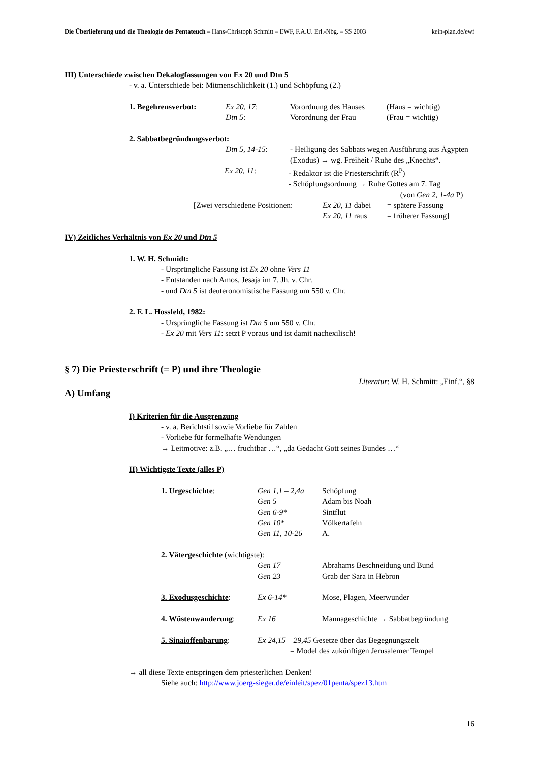Die Überlieferung und die Theologie des Pentateuch – Hans-Christoph Schmitt – EWF, F.A.U. Erl.-Nbg. – SS 2003 kein-plan.de/ewf
III) Unterschiede zwischen Dekalogfassungen von Ex 20 und Dtn 5
- v. a. Unterschiede bei: Mitmenschlichkeit (1.) und Schöpfung (2.)
1. Begehrensverbot: Ex 20, 17: Vorordnung des Hauses (Haus = wichtig)
Dtn 5: Vorordnung der Frau (Frau = wichtig)
2. Sabbatbegründungsverbot:
Dtn 5, 14-15: - Heiligung des Sabbats wegen Ausführung aus Ägypten (Exodus) → wg. Freiheit / Ruhe des „Knechts“.
Ex 20, 11: - Redaktor ist die Priesterschrift (R<sup>P</sup>)
- Schöpfungsordnung → Ruhe Gottes am 7. Tag
(von Gen 2, 1-4a P)
[Zwei verschiedene Positionen: Ex 20, 11 dabei = spätere Fassung
Ex 20, 11 raus = früherer Fassung]
IV) Zeitliches Verhältnis von Ex 20 und Dtn 5
1. W. H. Schmidt:
- Ursprüngliche Fassung ist Ex 20 ohne Vers 11
- Entstanden nach Amos, Jesaja im 7. Jh. v. Chr.
- und Dtn 5 ist deuteronomistische Fassung um 550 v. Chr.
2. F. L. Hossfeld, 1982:
- Ursprüngliche Fassung ist Dtn 5 um 550 v. Chr.
- Ex 20 mit Vers 11: setzt P voraus und ist damit nachexilisch!
§ 7) Die Priesterschrift (= P) und ihre Theologie
Literatur: W. H. Schmitt: „Einf.“, §8
A) Umfang
I) Kriterien für die Ausgrenzung
- v. a. Berichtstil sowie Vorliebe für Zahlen
- Vorliebe für formelhafte Wendungen
→ Leitmotive: z.B. „… fruchtbar …“, „da Gedacht Gott seines Bundes …“
II) Wichtigste Texte (alles P)
1. Urgeschichte: Gen 1,1 – 2,4a
Gen 5
Gen 6-9*
Gen 10*
Gen 11, 10-26 Schöpfung
Adam bis Noah
Sintflut
Völkertafeln
A.
2. Vätergeschichte (wichtigste):
Gen 17
Gen 23 Abrahams Beschneidung und Bund
Grab der Sara in Hebron
3. Exodusgeschichte: Ex 6-14* Mose, Plagen, Meerwunder
4. Wüstenwanderung: Ex 16 Mannageschichte → Sabbatbegründung
5. Sinaioffenbarung: Ex 24,15 – 29,45 Gesetze über das Begegnungszelt
= Model des zukünftigen Jerusalemer Tempel
→ all diese Texte entspringen dem priesterlichen Denken!
Siehe auch: http://www.joerg-sieger.de/einleit/spez/01penta/spez13.htm
16